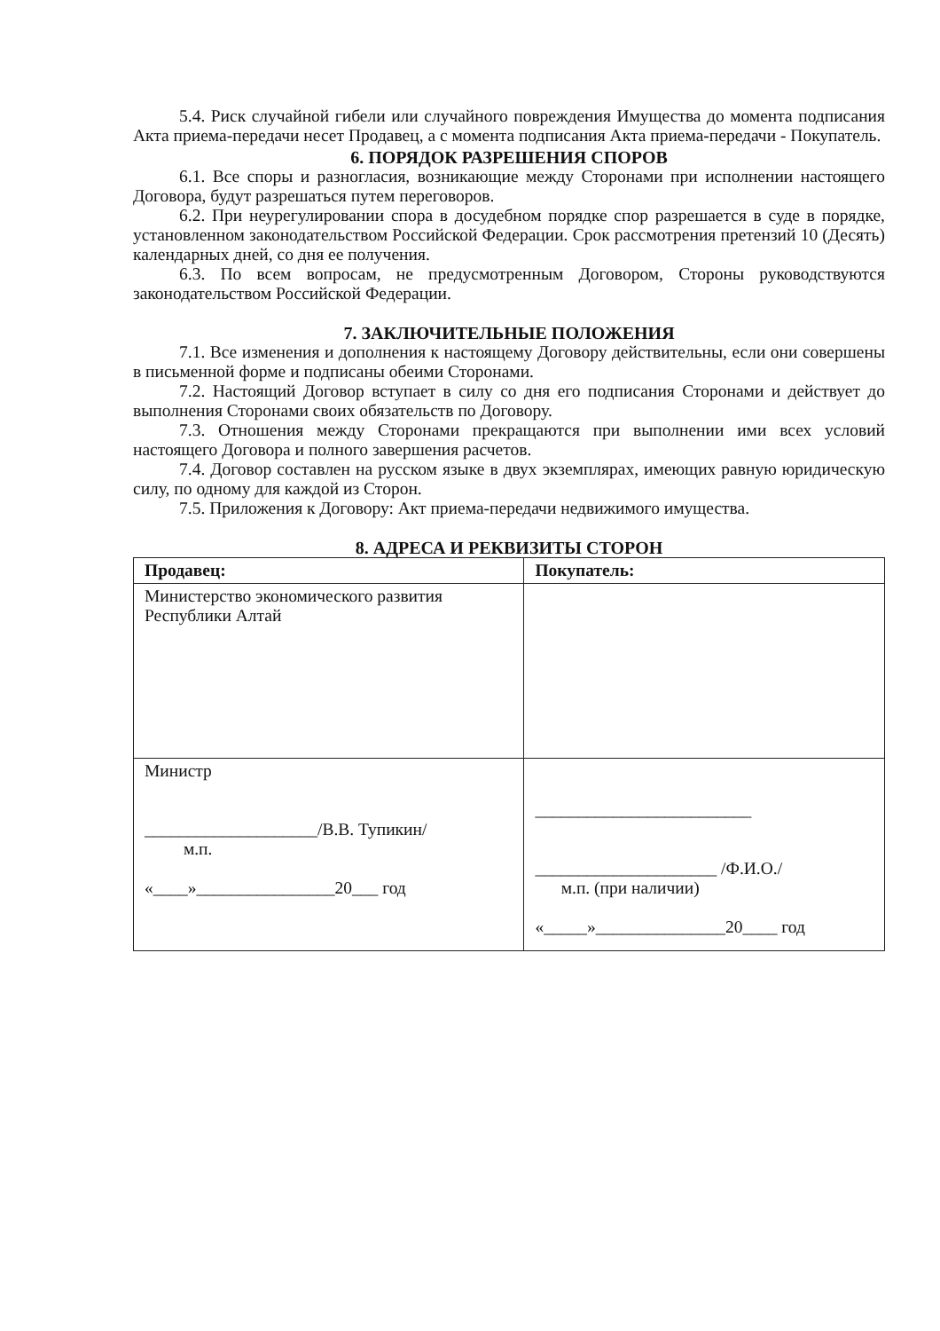5.4. Риск случайной гибели или случайного повреждения Имущества до момента подписания Акта приема-передачи несет Продавец, а с момента подписания Акта приема-передачи - Покупатель.
6. ПОРЯДОК РАЗРЕШЕНИЯ СПОРОВ
6.1. Все споры и разногласия, возникающие между Сторонами при исполнении настоящего Договора, будут разрешаться путем переговоров.
6.2. При неурегулировании спора в досудебном порядке спор разрешается в суде в порядке, установленном законодательством Российской Федерации. Срок рассмотрения претензий 10 (Десять) календарных дней, со дня ее получения.
6.3. По всем вопросам, не предусмотренным Договором, Стороны руководствуются законодательством Российской Федерации.
7. ЗАКЛЮЧИТЕЛЬНЫЕ ПОЛОЖЕНИЯ
7.1. Все изменения и дополнения к настоящему Договору действительны, если они совершены в письменной форме и подписаны обеими Сторонами.
7.2. Настоящий Договор вступает в силу со дня его подписания Сторонами и действует до выполнения Сторонами своих обязательств по Договору.
7.3. Отношения между Сторонами прекращаются при выполнении ими всех условий настоящего Договора и полного завершения расчетов.
7.4. Договор составлен на русском языке в двух экземплярах, имеющих равную юридическую силу, по одному для каждой из Сторон.
7.5. Приложения к Договору: Акт приема-передачи недвижимого имущества.
8. АДРЕСА И РЕКВИЗИТЫ СТОРОН
| Продавец: | Покупатель: |
| --- | --- |
| Министерство экономического развития Республики Алтай | |
| Министр ____________________/В.В. Тупикин/ м.п. «____»________________20___ год | _________________________ _____________________ /Ф.И.О./ м.п. (при наличии) «_____»_______________20____ год |